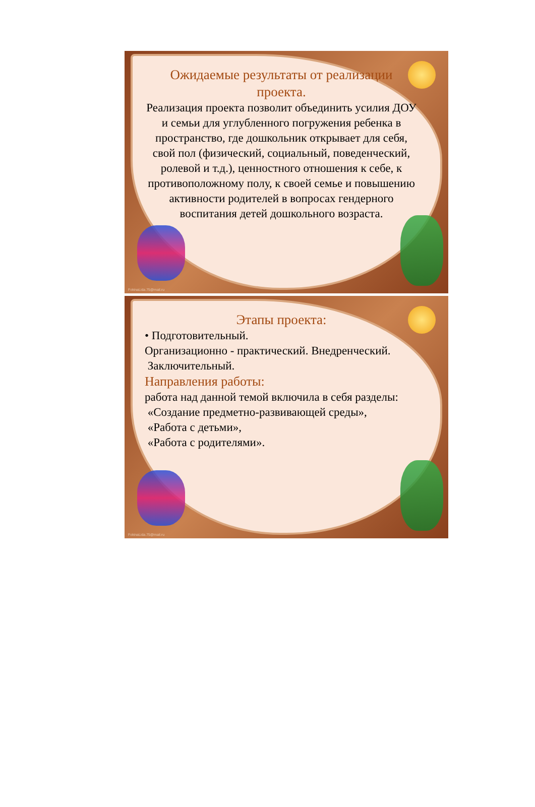Ожидаемые результаты от реализации проекта.
Реализация проекта позволит объединить усилия ДОУ и семьи для углубленного погружения ребенка в пространство, где дошкольник открывает для себя, свой пол (физический, социальный, поведенческий, ролевой и т.д.), ценностного отношения к себе, к противоположному полу, к своей семье и повышению активности родителей в вопросах гендерного воспитания детей дошкольного возраста.
FokinaLida.75@mail.ru
Этапы проекта:
• Подготовительный.
Организационно - практический. Внедренческий.
Заключительный.
Направления работы:
работа над данной темой включила в себя разделы:
«Создание предметно-развивающей среды»,
«Работа с детьми»,
«Работа с родителями».
FokinaLida.75@mail.ru